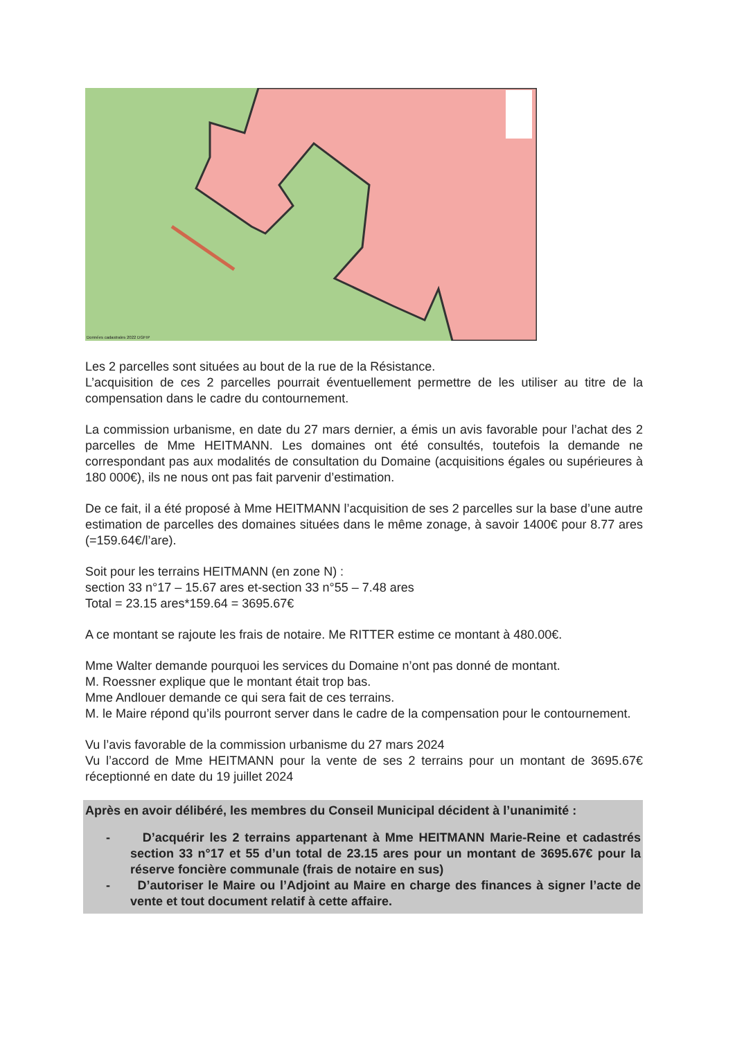Données cadastrales 2022 DGFIP
Les 2 parcelles sont situées au bout de la rue de la Résistance.
L’acquisition de ces 2 parcelles pourrait éventuellement permettre de les utiliser au titre de la compensation dans le cadre du contournement.
La commission urbanisme, en date du 27 mars dernier, a émis un avis favorable pour l’achat des 2 parcelles de Mme HEITMANN. Les domaines ont été consultés, toutefois la demande ne correspondant pas aux modalités de consultation du Domaine (acquisitions égales ou supérieures à 180 000€), ils ne nous ont pas fait parvenir d’estimation.
De ce fait, il a été proposé à Mme HEITMANN l’acquisition de ses 2 parcelles sur la base d’une autre estimation de parcelles des domaines situées dans le même zonage, à savoir 1400€ pour 8.77 ares (=159.64€/l’are).
Soit pour les terrains HEITMANN (en zone N) :
section 33 n°17 – 15.67 ares et-section 33 n°55 – 7.48 ares
Total = 23.15 ares*159.64 = 3695.67€
A ce montant se rajoute les frais de notaire. Me RITTER estime ce montant à 480.00€.
Mme Walter demande pourquoi les services du Domaine n’ont pas donné de montant.
M. Roessner explique que le montant était trop bas.
Mme Andlouer demande ce qui sera fait de ces terrains.
M. le Maire répond qu’ils pourront server dans le cadre de la compensation pour le contournement.
Vu l’avis favorable de la commission urbanisme du 27 mars 2024
Vu l’accord de Mme HEITMANN pour la vente de ses 2 terrains pour un montant de 3695.67€ réceptionné en date du 19 juillet 2024
Après en avoir délibéré, les membres du Conseil Municipal décident à l’unanimité :
- D’acquérir les 2 terrains appartenant à Mme HEITMANN Marie-Reine et cadastrés section 33 n°17 et 55 d’un total de 23.15 ares pour un montant de 3695.67€ pour la réserve foncière communale (frais de notaire en sus)
- D’autoriser le Maire ou l’Adjoint au Maire en charge des finances à signer l’acte de vente et tout document relatif à cette affaire.